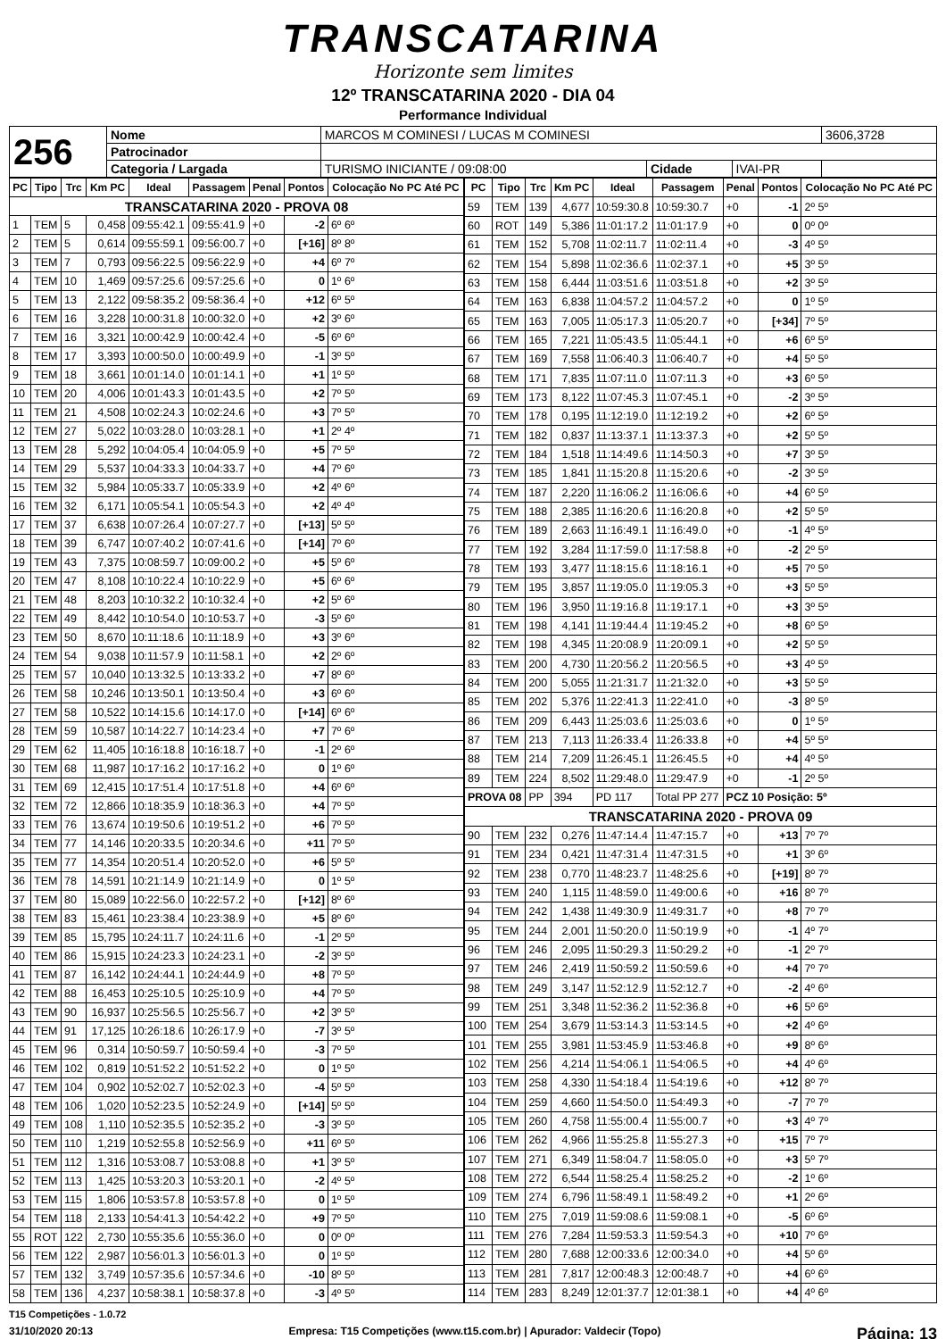TRANSCATARINA
Horizonte sem limites
12º TRANSCATARINA 2020 - DIA 04
Performance Individual
| 256 | Nome | MARCOS M COMINESI / LUCAS M COMINESI | | | 3606,3728 |
| | Patrocinador | | | | |
| | Categoria / Largada | TURISMO INICIANTE / 09:08:00 | Cidade | IVAI-PR | |
| PC | Tipo | Trc | Km PC | Ideal | Passagem | Penal | Pontos | Colocação No PC Até PC |
| --- | --- | --- | --- | --- | --- | --- | --- | --- |
| TRANSCATARINA 2020 - PROVA 08 | | | | | | | | |
| 1 | TEM | 5 | 0,458 | 09:55:42.1 | 09:55:41.9 | +0 | -2 | 6º 6º |
| 2 | TEM | 5 | 0,614 | 09:55:59.1 | 09:56:00.7 | +0 | [+16] | 8º 8º |
| 3 | TEM | 7 | 0,793 | 09:56:22.5 | 09:56:22.9 | +0 | +4 | 6º 7º |
| 4 | TEM | 10 | 1,469 | 09:57:25.6 | 09:57:25.6 | +0 | 0 | 1º 6º |
| 5 | TEM | 13 | 2,122 | 09:58:35.2 | 09:58:36.4 | +0 | +12 | 6º 5º |
| 6 | TEM | 16 | 3,228 | 10:00:31.8 | 10:00:32.0 | +0 | +2 | 3º 6º |
| 7 | TEM | 16 | 3,321 | 10:00:42.9 | 10:00:42.4 | +0 | -5 | 6º 6º |
| 8 | TEM | 17 | 3,393 | 10:00:50.0 | 10:00:49.9 | +0 | -1 | 3º 5º |
| 9 | TEM | 18 | 3,661 | 10:01:14.0 | 10:01:14.1 | +0 | +1 | 1º 5º |
| 10 | TEM | 20 | 4,006 | 10:01:43.3 | 10:01:43.5 | +0 | +2 | 7º 5º |
| 11 | TEM | 21 | 4,508 | 10:02:24.3 | 10:02:24.6 | +0 | +3 | 7º 5º |
| 12 | TEM | 27 | 5,022 | 10:03:28.0 | 10:03:28.1 | +0 | +1 | 2º 4º |
| 13 | TEM | 28 | 5,292 | 10:04:05.4 | 10:04:05.9 | +0 | +5 | 7º 5º |
| 14 | TEM | 29 | 5,537 | 10:04:33.3 | 10:04:33.7 | +0 | +4 | 7º 6º |
| 15 | TEM | 32 | 5,984 | 10:05:33.7 | 10:05:33.9 | +0 | +2 | 4º 6º |
| 16 | TEM | 32 | 6,171 | 10:05:54.1 | 10:05:54.3 | +0 | +2 | 4º 4º |
| 17 | TEM | 37 | 6,638 | 10:07:26.4 | 10:07:27.7 | +0 | [+13] | 5º 5º |
| 18 | TEM | 39 | 6,747 | 10:07:40.2 | 10:07:41.6 | +0 | [+14] | 7º 6º |
| 19 | TEM | 43 | 7,375 | 10:08:59.7 | 10:09:00.2 | +0 | +5 | 5º 6º |
| 20 | TEM | 47 | 8,108 | 10:10:22.4 | 10:10:22.9 | +0 | +5 | 6º 6º |
| 21 | TEM | 48 | 8,203 | 10:10:32.2 | 10:10:32.4 | +0 | +2 | 5º 6º |
| 22 | TEM | 49 | 8,442 | 10:10:54.0 | 10:10:53.7 | +0 | -3 | 5º 6º |
| 23 | TEM | 50 | 8,670 | 10:11:18.6 | 10:11:18.9 | +0 | +3 | 3º 6º |
| 24 | TEM | 54 | 9,038 | 10:11:57.9 | 10:11:58.1 | +0 | +2 | 2º 6º |
| 25 | TEM | 57 | 10,040 | 10:13:32.5 | 10:13:33.2 | +0 | +7 | 8º 6º |
| 26 | TEM | 58 | 10,246 | 10:13:50.1 | 10:13:50.4 | +0 | +3 | 6º 6º |
| 27 | TEM | 58 | 10,522 | 10:14:15.6 | 10:14:17.0 | +0 | [+14] | 6º 6º |
| 28 | TEM | 59 | 10,587 | 10:14:22.7 | 10:14:23.4 | +0 | +7 | 7º 6º |
| 29 | TEM | 62 | 11,405 | 10:16:18.8 | 10:16:18.7 | +0 | -1 | 2º 6º |
| 30 | TEM | 68 | 11,987 | 10:17:16.2 | 10:17:16.2 | +0 | 0 | 1º 6º |
| 31 | TEM | 69 | 12,415 | 10:17:51.4 | 10:17:51.8 | +0 | +4 | 6º 6º |
| 32 | TEM | 72 | 12,866 | 10:18:35.9 | 10:18:36.3 | +0 | +4 | 7º 5º |
| 33 | TEM | 76 | 13,674 | 10:19:50.6 | 10:19:51.2 | +0 | +6 | 7º 5º |
| 34 | TEM | 77 | 14,146 | 10:20:33.5 | 10:20:34.6 | +0 | +11 | 7º 5º |
| 35 | TEM | 77 | 14,354 | 10:20:51.4 | 10:20:52.0 | +0 | +6 | 5º 5º |
| 36 | TEM | 78 | 14,591 | 10:21:14.9 | 10:21:14.9 | +0 | 0 | 1º 5º |
| 37 | TEM | 80 | 15,089 | 10:22:56.0 | 10:22:57.2 | +0 | [+12] | 8º 6º |
| 38 | TEM | 83 | 15,461 | 10:23:38.4 | 10:23:38.9 | +0 | +5 | 8º 6º |
| 39 | TEM | 85 | 15,795 | 10:24:11.7 | 10:24:11.6 | +0 | -1 | 2º 5º |
| 40 | TEM | 86 | 15,915 | 10:24:23.3 | 10:24:23.1 | +0 | -2 | 3º 5º |
| 41 | TEM | 87 | 16,142 | 10:24:44.1 | 10:24:44.9 | +0 | +8 | 7º 5º |
| 42 | TEM | 88 | 16,453 | 10:25:10.5 | 10:25:10.9 | +0 | +4 | 7º 5º |
| 43 | TEM | 90 | 16,937 | 10:25:56.5 | 10:25:56.7 | +0 | +2 | 3º 5º |
| 44 | TEM | 91 | 17,125 | 10:26:18.6 | 10:26:17.9 | +0 | -7 | 3º 5º |
| 45 | TEM | 96 | 0,314 | 10:50:59.7 | 10:50:59.4 | +0 | -3 | 7º 5º |
| 46 | TEM | 102 | 0,819 | 10:51:52.2 | 10:51:52.2 | +0 | 0 | 1º 5º |
| 47 | TEM | 104 | 0,902 | 10:52:02.7 | 10:52:02.3 | +0 | -4 | 5º 5º |
| 48 | TEM | 106 | 1,020 | 10:52:23.5 | 10:52:24.9 | +0 | [+14] | 5º 5º |
| 49 | TEM | 108 | 1,110 | 10:52:35.5 | 10:52:35.2 | +0 | -3 | 3º 5º |
| 50 | TEM | 110 | 1,219 | 10:52:55.8 | 10:52:56.9 | +0 | +11 | 6º 5º |
| 51 | TEM | 112 | 1,316 | 10:53:08.7 | 10:53:08.8 | +0 | +1 | 3º 5º |
| 52 | TEM | 113 | 1,425 | 10:53:20.3 | 10:53:20.1 | +0 | -2 | 4º 5º |
| 53 | TEM | 115 | 1,806 | 10:53:57.8 | 10:53:57.8 | +0 | 0 | 1º 5º |
| 54 | TEM | 118 | 2,133 | 10:54:41.3 | 10:54:42.2 | +0 | +9 | 7º 5º |
| 55 | ROT | 122 | 2,730 | 10:55:35.6 | 10:55:36.0 | +0 | 0 | 0º 0º |
| 56 | TEM | 122 | 2,987 | 10:56:01.3 | 10:56:01.3 | +0 | 0 | 1º 5º |
| 57 | TEM | 132 | 3,749 | 10:57:35.6 | 10:57:34.6 | +0 | -10 | 8º 5º |
| 58 | TEM | 136 | 4,237 | 10:58:38.1 | 10:58:37.8 | +0 | -3 | 4º 5º |
| PC | Tipo | Trc | Km PC | Ideal | Passagem | Penal | Pontos | Colocação No PC Até PC |
| --- | --- | --- | --- | --- | --- | --- | --- | --- |
| 59 | TEM | 139 | 4,677 | 10:59:30.8 | 10:59:30.7 | +0 | -1 | 2º 5º |
| 60 | ROT | 149 | 5,386 | 11:01:17.2 | 11:01:17.9 | +0 | 0 | 0º 0º |
| 61 | TEM | 152 | 5,708 | 11:02:11.7 | 11:02:11.4 | +0 | -3 | 4º 5º |
| 62 | TEM | 154 | 5,898 | 11:02:36.6 | 11:02:37.1 | +0 | +5 | 3º 5º |
| 63 | TEM | 158 | 6,444 | 11:03:51.6 | 11:03:51.8 | +0 | +2 | 3º 5º |
| 64 | TEM | 163 | 6,838 | 11:04:57.2 | 11:04:57.2 | +0 | 0 | 1º 5º |
| 65 | TEM | 163 | 7,005 | 11:05:17.3 | 11:05:20.7 | +0 | [+34] | 7º 5º |
| 66 | TEM | 165 | 7,221 | 11:05:43.5 | 11:05:44.1 | +0 | +6 | 6º 5º |
| 67 | TEM | 169 | 7,558 | 11:06:40.3 | 11:06:40.7 | +0 | +4 | 5º 5º |
| 68 | TEM | 171 | 7,835 | 11:07:11.0 | 11:07:11.3 | +0 | +3 | 6º 5º |
| 69 | TEM | 173 | 8,122 | 11:07:45.3 | 11:07:45.1 | +0 | -2 | 3º 5º |
| 70 | TEM | 178 | 0,195 | 11:12:19.0 | 11:12:19.2 | +0 | +2 | 6º 5º |
| 71 | TEM | 182 | 0,837 | 11:13:37.1 | 11:13:37.3 | +0 | +2 | 5º 5º |
| 72 | TEM | 184 | 1,518 | 11:14:49.6 | 11:14:50.3 | +0 | +7 | 3º 5º |
| 73 | TEM | 185 | 1,841 | 11:15:20.8 | 11:15:20.6 | +0 | -2 | 3º 5º |
| 74 | TEM | 187 | 2,220 | 11:16:06.2 | 11:16:06.6 | +0 | +4 | 6º 5º |
| 75 | TEM | 188 | 2,385 | 11:16:20.6 | 11:16:20.8 | +0 | +2 | 5º 5º |
| 76 | TEM | 189 | 2,663 | 11:16:49.1 | 11:16:49.0 | +0 | -1 | 4º 5º |
| 77 | TEM | 192 | 3,284 | 11:17:59.0 | 11:17:58.8 | +0 | -2 | 2º 5º |
| 78 | TEM | 193 | 3,477 | 11:18:15.6 | 11:18:16.1 | +0 | +5 | 7º 5º |
| 79 | TEM | 195 | 3,857 | 11:19:05.0 | 11:19:05.3 | +0 | +3 | 5º 5º |
| 80 | TEM | 196 | 3,950 | 11:19:16.8 | 11:19:17.1 | +0 | +3 | 3º 5º |
| 81 | TEM | 198 | 4,141 | 11:19:44.4 | 11:19:45.2 | +0 | +8 | 6º 5º |
| 82 | TEM | 198 | 4,345 | 11:20:08.9 | 11:20:09.1 | +0 | +2 | 5º 5º |
| 83 | TEM | 200 | 4,730 | 11:20:56.2 | 11:20:56.5 | +0 | +3 | 4º 5º |
| 84 | TEM | 200 | 5,055 | 11:21:31.7 | 11:21:32.0 | +0 | +3 | 5º 5º |
| 85 | TEM | 202 | 5,376 | 11:22:41.3 | 11:22:41.0 | +0 | -3 | 8º 5º |
| 86 | TEM | 209 | 6,443 | 11:25:03.6 | 11:25:03.6 | +0 | 0 | 1º 5º |
| 87 | TEM | 213 | 7,113 | 11:26:33.4 | 11:26:33.8 | +0 | +4 | 5º 5º |
| 88 | TEM | 214 | 7,209 | 11:26:45.1 | 11:26:45.5 | +0 | +4 | 4º 5º |
| 89 | TEM | 224 | 8,502 | 11:29:48.0 | 11:29:47.9 | +0 | -1 | 2º 5º |
| PROVA 08 | | PP | 394 | PD 117 | Total PP 277 | PCZ 10 Posição: 5º | | |
| TRANSCATARINA 2020 - PROVA 09 | | | | | | | | |
| 90 | TEM | 232 | 0,276 | 11:47:14.4 | 11:47:15.7 | +0 | +13 | 7º 7º |
| 91 | TEM | 234 | 0,421 | 11:47:31.4 | 11:47:31.5 | +0 | +1 | 3º 6º |
| 92 | TEM | 238 | 0,770 | 11:48:23.7 | 11:48:25.6 | +0 | [+19] | 8º 7º |
| 93 | TEM | 240 | 1,115 | 11:48:59.0 | 11:49:00.6 | +0 | +16 | 8º 7º |
| 94 | TEM | 242 | 1,438 | 11:49:30.9 | 11:49:31.7 | +0 | +8 | 7º 7º |
| 95 | TEM | 244 | 2,001 | 11:50:20.0 | 11:50:19.9 | +0 | -1 | 4º 7º |
| 96 | TEM | 246 | 2,095 | 11:50:29.3 | 11:50:29.2 | +0 | -1 | 2º 7º |
| 97 | TEM | 246 | 2,419 | 11:50:59.2 | 11:50:59.6 | +0 | +4 | 7º 7º |
| 98 | TEM | 249 | 3,147 | 11:52:12.9 | 11:52:12.7 | +0 | -2 | 4º 6º |
| 99 | TEM | 251 | 3,348 | 11:52:36.2 | 11:52:36.8 | +0 | +6 | 5º 6º |
| 100 | TEM | 254 | 3,679 | 11:53:14.3 | 11:53:14.5 | +0 | +2 | 4º 6º |
| 101 | TEM | 255 | 3,981 | 11:53:45.9 | 11:53:46.8 | +0 | +9 | 8º 6º |
| 102 | TEM | 256 | 4,214 | 11:54:06.1 | 11:54:06.5 | +0 | +4 | 4º 6º |
| 103 | TEM | 258 | 4,330 | 11:54:18.4 | 11:54:19.6 | +0 | +12 | 8º 7º |
| 104 | TEM | 259 | 4,660 | 11:54:50.0 | 11:54:49.3 | +0 | -7 | 7º 7º |
| 105 | TEM | 260 | 4,758 | 11:55:00.4 | 11:55:00.7 | +0 | +3 | 4º 7º |
| 106 | TEM | 262 | 4,966 | 11:55:25.8 | 11:55:27.3 | +0 | +15 | 7º 7º |
| 107 | TEM | 271 | 6,349 | 11:58:04.7 | 11:58:05.0 | +0 | +3 | 5º 7º |
| 108 | TEM | 272 | 6,544 | 11:58:25.4 | 11:58:25.2 | +0 | -2 | 1º 6º |
| 109 | TEM | 274 | 6,796 | 11:58:49.1 | 11:58:49.2 | +0 | +1 | 2º 6º |
| 110 | TEM | 275 | 7,019 | 11:59:08.6 | 11:59:08.1 | +0 | -5 | 6º 6º |
| 111 | TEM | 276 | 7,284 | 11:59:53.3 | 11:59:54.3 | +0 | +10 | 7º 6º |
| 112 | TEM | 280 | 7,688 | 12:00:33.6 | 12:00:34.0 | +0 | +4 | 5º 6º |
| 113 | TEM | 281 | 7,817 | 12:00:48.3 | 12:00:48.7 | +0 | +4 | 6º 6º |
| 114 | TEM | 283 | 8,249 | 12:01:37.7 | 12:01:38.1 | +0 | +4 | 4º 6º |
T15 Competições - 1.0.72
31/10/2020 20:13 Empresa: T15 Competições (www.t15.com.br) | Apurador: Valdecir (Topo) Página: 13